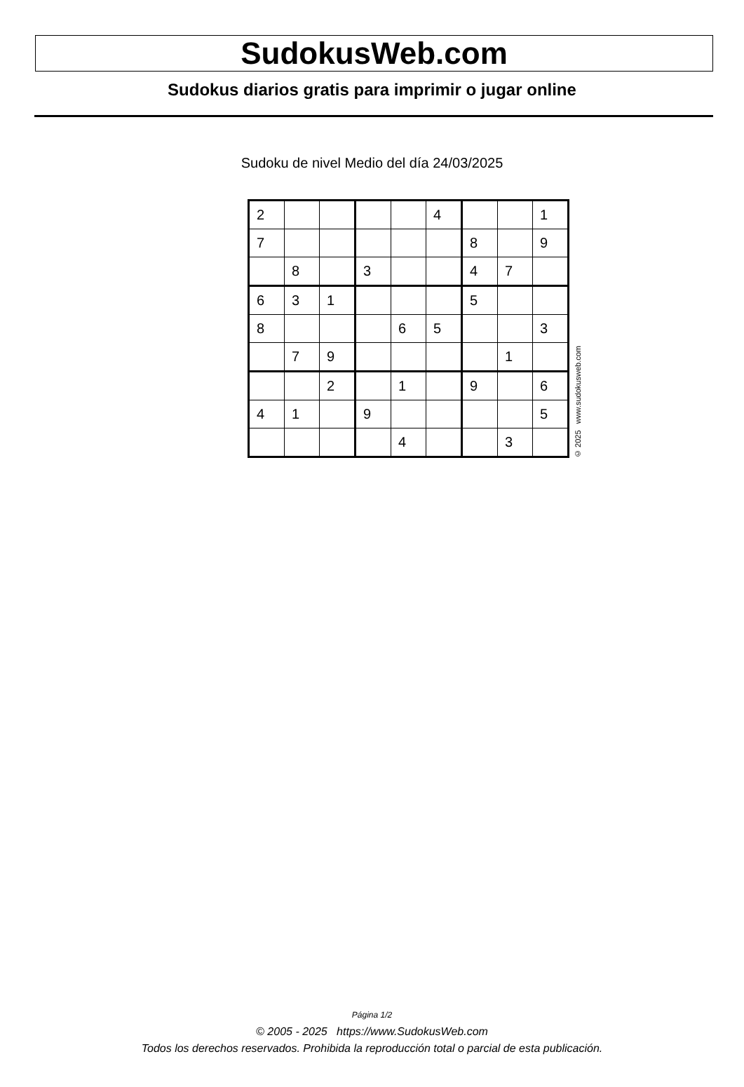SudokusWeb.com
Sudokus diarios gratis para imprimir o jugar online
Sudoku de nivel Medio del día 24/03/2025
| 2 | | | | | 4 | | | 1 |
| 7 | | | | | | 8 | | 9 |
| | 8 | | 3 | | | 4 | 7 | |
| 6 | 3 | 1 | | | | 5 | | |
| 8 | | | | 6 | 5 | | | 3 |
| | 7 | 9 | | | | | 1 | |
| | | 2 | | 1 | | 9 | | 6 |
| 4 | 1 | | 9 | | | | | 5 |
| | | | | 4 | | | 3 | |
© 2025 www.sudokusweb.com
Página 1/2
© 2005 - 2025 https://www.SudokusWeb.com
Todos los derechos reservados. Prohibida la reproducción total o parcial de esta publicación.